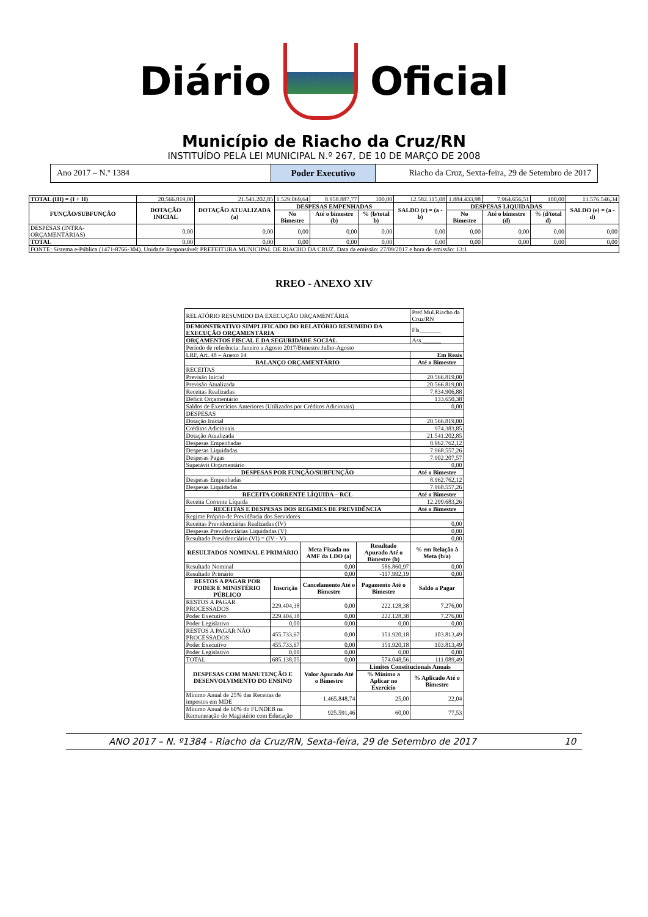Diário Oficial
Município de Riacho da Cruz/RN
INSTITUÍDO PELA LEI MUNICIPAL N.º 267, DE 10 DE MARÇO DE 2008
Ano 2017 – N.º 1384 Poder Executivo Riacho da Cruz, Sexta-feira, 29 de Setembro de 2017
| TOTAL (III) = (I + II) | 20.566.819,00 | 21.541.202,85 | 1.529.069,64 | 8.958.887,77 | 100,00 | 12.582.315,08 | 1.884.433,98 | 7.964.656,51 | 100,00 | 13.576.546,34 |
| FUNÇÃO/SUBFUNÇÃO | DOTAÇÃO INICIAL | DOTAÇÃO ATUALIZADA (a) | DESPESAS EMPENHADAS | | | SALDO (c) = (a - b) | DESPESAS LIQUIDADAS | | | SALDO (e) = (a - d) |
| | | | No Bimestre | Até o bimestre (b) | % (b/total b) | | No Bimestre | Até o bimestre (d) | % (d/total d) | |
| DESPESAS (INTRA-ORÇAMENTÁRIAS) | 0,00 | 0,00 | 0,00 | 0,00 | 0,00 | 0,00 | 0,00 | 0,00 | 0,00 | 0,00 |
| TOTAL | 0,00 | 0,00 | 0,00 | 0,00 | 0,00 | 0,00 | 0,00 | 0,00 | 0,00 | 0,00 |
| FONTE: Sistema e-Pública (1471-8766-304). Unidade Responsável: PREFEITURA MUNICIPAL DE RIACHO DA CRUZ. Data da emissão: 27/09/2017 e hora de emissão: 13:1 | | | | | | | | | | |
RREO - ANEXO XIV
| RELATÓRIO RESUMIDO DA EXECUÇÃO ORÇAMENTÁRIA | | | | Pref.Mul.Riacho da Cruz/RN |
| DEMONSTRATIVO SIMPLIFICADO DO RELATÓRIO RESUMIDO DA EXECUÇÃO ORÇAMENTÁRIA | | | | Fls_______ |
| ORÇAMENTOS FISCAL E DA SEGURIDADE SOCIAL | | | | Ass.______ |
| Período de referência: Janeiro a Agosto 2017/Bimestre Julho-Agosto | | | | |
| LRF, Art. 48 – Anexo 14 | | | | Em Reais |
| BALANÇO ORÇAMENTÁRIO | | | | Até o Bimestre |
| RECEITAS | | | | |
| Previsão Inicial | | | | 20.566.819,00 |
| Previsão Atualizada | | | | 20.566.819,00 |
| Receitas Realizadas | | | | 7.834.906,88 |
| Déficit Orçamentário | | | | 133.650,38 |
| Saldos de Exercícios Anteriores (Utilizados por Créditos Adicionais) | | | | 0,00 |
| DESPESAS | | | | |
| Dotação Inicial | | | | 20.566.819,00 |
| Créditos Adicionais | | | | 974.383,85 |
| Dotação Atualizada | | | | 21.541.202,85 |
| Despesas Empenhadas | | | | 8.962.762,12 |
| Despesas Liquidadas | | | | 7.968.557,26 |
| Despesas Pagas | | | | 7.902.207,57 |
| Superávit Orçamentário | | | | 0,00 |
| DESPESAS POR FUNÇÃO/SUBFUNÇÃO | | | | Até o Bimestre |
| Despesas Empenhadas | | | | 8.962.762,12 |
| Despesas Liquidadas | | | | 7.968.557,26 |
| RECEITA CORRENTE LÍQUIDA – RCL | | | | Até o Bimestre |
| Receita Corrente Líquida | | | | 12.299.683,26 |
| RECEITAS E DESPESAS DOS REGIMES DE PREVIDÊNCIA | | | | Até o Bimestre |
| Regime Próprio de Previdência dos Servidores | | | | |
| Receitas Previdenciárias Realizadas (IV) | | | | 0,00 |
| Despesas Previdenciárias Liquidadas (V) | | | | 0,00 |
| Resultado Previdenciário (VI) = (IV - V) | | | | 0,00 |
| RESULTADOS NOMINAL E PRIMÁRIO | | Meta Fixada no AMF da LDO (a) | Resultado Apurado Até o Bimestre (b) | % em Relação à Meta (b/a) |
| Resultado Nominal | | 0,00 | 586.860,97 | 0,00 |
| Resultado Primário | | 0,00 | -117.992,19 | 0,00 |
| RESTOS A PAGAR POR PODER E MINISTÉRIO PÚBLICO | Inscrição | Cancelamento Até o Bimestre | Pagamento Até o Bimestre | Saldo a Pagar |
| RESTOS A PAGAR PROCESSADOS | 229.404,38 | 0,00 | 222.128,38 | 7.276,00 |
| Poder Executivo | 229.404,38 | 0,00 | 222.128,38 | 7.276,00 |
| Poder Legislativo | 0,00 | 0,00 | 0,00 | 0,00 |
| RESTOS A PAGAR NÃO PROCESSADOS | 455.733,67 | 0,00 | 351.920,18 | 103.813,49 |
| Poder Executivo | 455.733,67 | 0,00 | 351.920,18 | 103.813,49 |
| Poder Legislativo | 0,00 | 0,00 | 0,00 | 0,00 |
| TOTAL | 685.138,05 | 0,00 | 574.048,56 | 111.089,49 |
| DESPESAS COM MANUTENÇÃO E DESENVOLVIMENTO DO ENSINO | | Valor Apurado Até o Bimestre | Limites Constitucionais Anuais | |
| | | | % Mínimo a Aplicar no Exercício | % Aplicado Até o Bimestre |
| Mínimo Anual de 25% das Receitas de impostos em MDE | | 1.465.848,74 | 25,00 | 22,04 |
| Mínimo Anual de 60% do FUNDEB na Remuneração do Magistério com Educação | | 925.591,46 | 60,00 | 77,53 |
ANO 2017 – N. º1384 - Riacho da Cruz/RN, Sexta-feira, 29 de Setembro de 2017 10